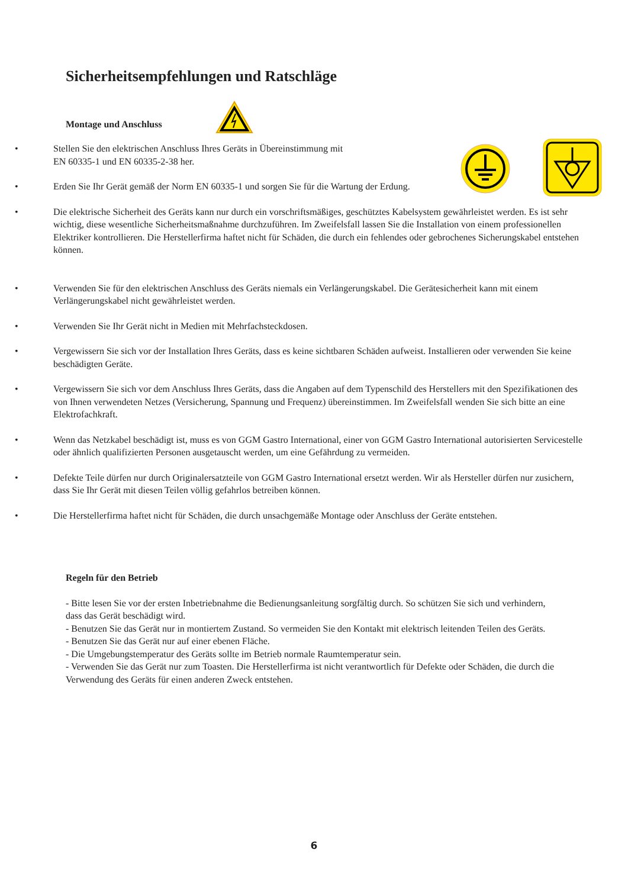Sicherheitsempfehlungen und Ratschläge
Montage und Anschluss
• Stellen Sie den elektrischen Anschluss Ihres Geräts in Übereinstimmung mit
EN 60335-1 und EN 60335-2-38 her.
• Erden Sie Ihr Gerät gemäß der Norm EN 60335-1 und sorgen Sie für die Wartung der Erdung.
• Die elektrische Sicherheit des Geräts kann nur durch ein vorschriftsmäßiges, geschütztes Kabelsystem gewährleistet werden. Es ist sehr wichtig, diese wesentliche Sicherheitsmaßnahme durchzuführen. Im Zweifelsfall lassen Sie die Installation von einem professionellen Elektriker kontrollieren. Die Herstellerfirma haftet nicht für Schäden, die durch ein fehlendes oder gebrochenes Sicherungskabel entstehen können.
• Verwenden Sie für den elektrischen Anschluss des Geräts niemals ein Verlängerungskabel. Die Gerätesicherheit kann mit einem Verlängerungskabel nicht gewährleistet werden.
• Verwenden Sie Ihr Gerät nicht in Medien mit Mehrfachsteckdosen.
• Vergewissern Sie sich vor der Installation Ihres Geräts, dass es keine sichtbaren Schäden aufweist. Installieren oder verwenden Sie keine beschädigten Geräte.
• Vergewissern Sie sich vor dem Anschluss Ihres Geräts, dass die Angaben auf dem Typenschild des Herstellers mit den Spezifikationen des von Ihnen verwendeten Netzes (Versicherung, Spannung und Frequenz) übereinstimmen. Im Zweifelsfall wenden Sie sich bitte an eine Elektrofachkraft.
• Wenn das Netzkabel beschädigt ist, muss es von GGM Gastro International, einer von GGM Gastro International autorisierten Servicestelle oder ähnlich qualifizierten Personen ausgetauscht werden, um eine Gefährdung zu vermeiden.
• Defekte Teile dürfen nur durch Originalersatzteile von GGM Gastro International ersetzt werden. Wir als Hersteller dürfen nur zusichern, dass Sie Ihr Gerät mit diesen Teilen völlig gefahrlos betreiben können.
• Die Herstellerfirma haftet nicht für Schäden, die durch unsachgemäße Montage oder Anschluss der Geräte entstehen.
Regeln für den Betrieb
- Bitte lesen Sie vor der ersten Inbetriebnahme die Bedienungsanleitung sorgfältig durch. So schützen Sie sich und verhindern, dass das Gerät beschädigt wird.
- Benutzen Sie das Gerät nur in montiertem Zustand. So vermeiden Sie den Kontakt mit elektrisch leitenden Teilen des Geräts.
- Benutzen Sie das Gerät nur auf einer ebenen Fläche.
- Die Umgebungstemperatur des Geräts sollte im Betrieb normale Raumtemperatur sein.
- Verwenden Sie das Gerät nur zum Toasten. Die Herstellerfirma ist nicht verantwortlich für Defekte oder Schäden, die durch die Verwendung des Geräts für einen anderen Zweck entstehen.
6